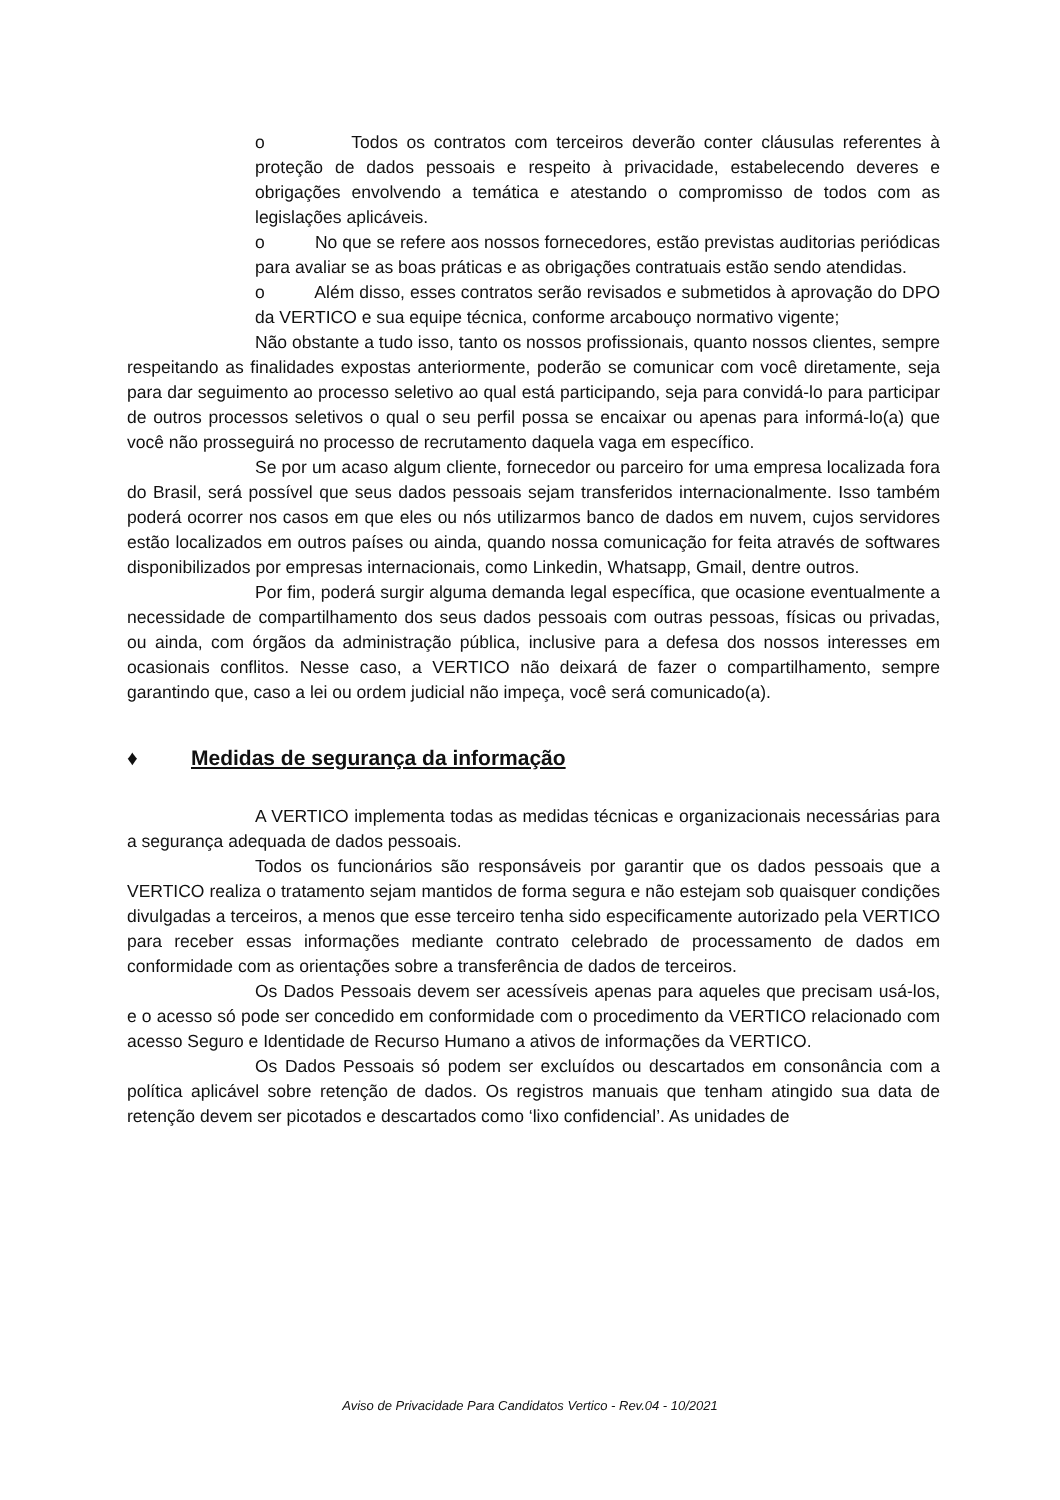o Todos os contratos com terceiros deverão conter cláusulas referentes à proteção de dados pessoais e respeito à privacidade, estabelecendo deveres e obrigações envolvendo a temática e atestando o compromisso de todos com as legislações aplicáveis.
o No que se refere aos nossos fornecedores, estão previstas auditorias periódicas para avaliar se as boas práticas e as obrigações contratuais estão sendo atendidas.
o Além disso, esses contratos serão revisados e submetidos à aprovação do DPO da VERTICO e sua equipe técnica, conforme arcabouço normativo vigente;
Não obstante a tudo isso, tanto os nossos profissionais, quanto nossos clientes, sempre respeitando as finalidades expostas anteriormente, poderão se comunicar com você diretamente, seja para dar seguimento ao processo seletivo ao qual está participando, seja para convidá-lo para participar de outros processos seletivos o qual o seu perfil possa se encaixar ou apenas para informá-lo(a) que você não prosseguirá no processo de recrutamento daquela vaga em específico.
Se por um acaso algum cliente, fornecedor ou parceiro for uma empresa localizada fora do Brasil, será possível que seus dados pessoais sejam transferidos internacionalmente. Isso também poderá ocorrer nos casos em que eles ou nós utilizarmos banco de dados em nuvem, cujos servidores estão localizados em outros países ou ainda, quando nossa comunicação for feita através de softwares disponibilizados por empresas internacionais, como Linkedin, Whatsapp, Gmail, dentre outros.
Por fim, poderá surgir alguma demanda legal específica, que ocasione eventualmente a necessidade de compartilhamento dos seus dados pessoais com outras pessoas, físicas ou privadas, ou ainda, com órgãos da administração pública, inclusive para a defesa dos nossos interesses em ocasionais conflitos. Nesse caso, a VERTICO não deixará de fazer o compartilhamento, sempre garantindo que, caso a lei ou ordem judicial não impeça, você será comunicado(a).
♦ Medidas de segurança da informação
A VERTICO implementa todas as medidas técnicas e organizacionais necessárias para a segurança adequada de dados pessoais.
Todos os funcionários são responsáveis por garantir que os dados pessoais que a VERTICO realiza o tratamento sejam mantidos de forma segura e não estejam sob quaisquer condições divulgadas a terceiros, a menos que esse terceiro tenha sido especificamente autorizado pela VERTICO para receber essas informações mediante contrato celebrado de processamento de dados em conformidade com as orientações sobre a transferência de dados de terceiros.
Os Dados Pessoais devem ser acessíveis apenas para aqueles que precisam usá-los, e o acesso só pode ser concedido em conformidade com o procedimento da VERTICO relacionado com acesso Seguro e Identidade de Recurso Humano a ativos de informações da VERTICO.
Os Dados Pessoais só podem ser excluídos ou descartados em consonância com a política aplicável sobre retenção de dados. Os registros manuais que tenham atingido sua data de retenção devem ser picotados e descartados como ‘lixo confidencial’. As unidades de
Aviso de Privacidade Para Candidatos Vertico - Rev.04 - 10/2021